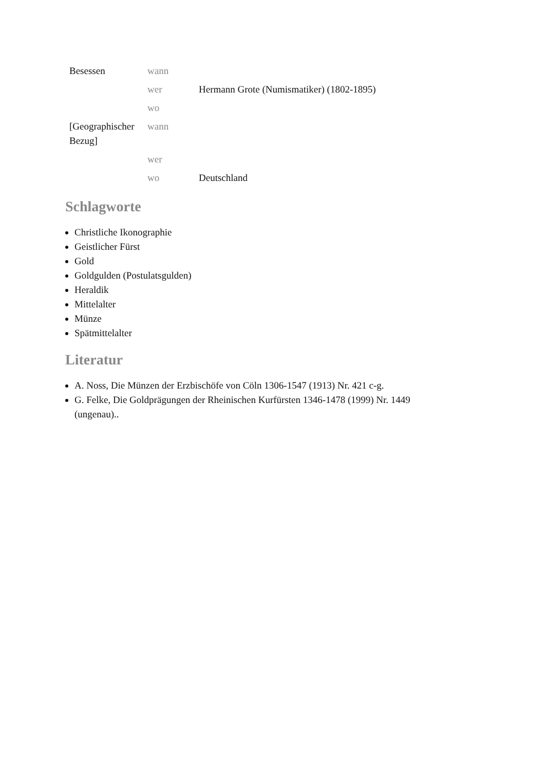| Besessen | wann | |
| | wer | Hermann Grote (Numismatiker) (1802-1895) |
| | wo | |
| [Geographischer Bezug] | wann | |
| | wer | |
| | wo | Deutschland |
Schlagworte
Christliche Ikonographie
Geistlicher Fürst
Gold
Goldgulden (Postulatsgulden)
Heraldik
Mittelalter
Münze
Spätmittelalter
Literatur
A. Noss, Die Münzen der Erzbischöfe von Cöln 1306-1547 (1913) Nr. 421 c-g.
G. Felke, Die Goldprägungen der Rheinischen Kurfürsten 1346-1478 (1999) Nr. 1449 (ungenau)..